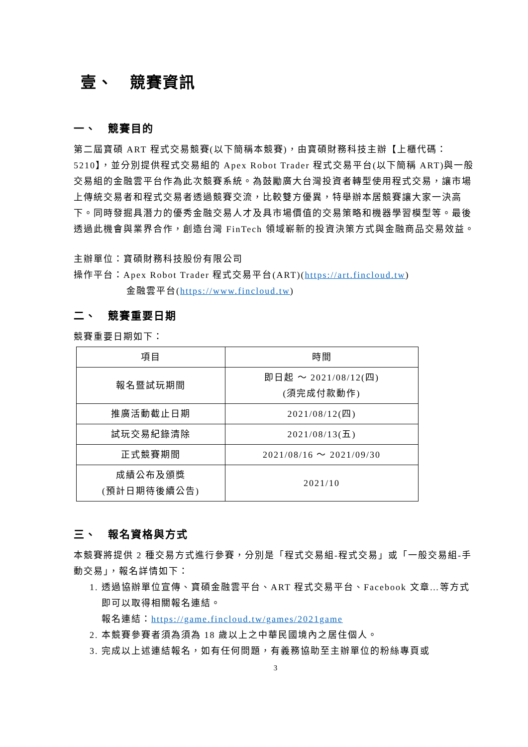壹、　競賽資訊
一、　競賽目的
第二屆寶碩 ART 程式交易競賽(以下簡稱本競賽)，由寶碩財務科技主辦【上櫃代碼：5210】，並分別提供程式交易組的 Apex Robot Trader 程式交易平台(以下簡稱 ART)與一般交易組的金融雲平台作為此次競賽系統。為鼓勵廣大台灣投資者轉型使用程式交易，讓市場上傳統交易者和程式交易者透過競賽交流，比較雙方優異，特舉辦本居競賽讓大家一決高下。同時發掘具潛力的優秀金融交易人才及具市場價值的交易策略和機器學習模型等。最後透過此機會與業界合作，創造台灣 FinTech 領域嶄新的投資決策方式與金融商品交易效益。
主辦單位：寶碩財務科技股份有限公司
操作平台：Apex Robot Trader 程式交易平台(ART)(https://art.fincloud.tw)
金融雲平台(https://www.fincloud.tw)
二、　競賽重要日期
競賽重要日期如下：
| 項目 | 時間 |
| 報名暨試玩期間 | 即日起 ～ 2021/08/12(四) (須完成付款動作) |
| 推廣活動截止日期 | 2021/08/12(四) |
| 試玩交易紀錄清除 | 2021/08/13(五) |
| 正式競賽期間 | 2021/08/16 ～ 2021/09/30 |
| 成績公布及頒獎 (預計日期待後續公告) | 2021/10 |
三、　報名資格與方式
本競賽將提供 2 種交易方式進行參賽，分別是「程式交易組-程式交易」或「一般交易組-手動交易」，報名詳情如下：
1. 透過協辦單位宣傳、寶碩金融雲平台、ART 程式交易平台、Facebook 文章…等方式即可以取得相關報名連結。
報名連結：https://game.fincloud.tw/games/2021game
2. 本競賽參賽者須為須為 18 歲以上之中華民國境內之居住個人。
3. 完成以上述連結報名，如有任何問題，有義務協助至主辦單位的粉絲專頁或
3